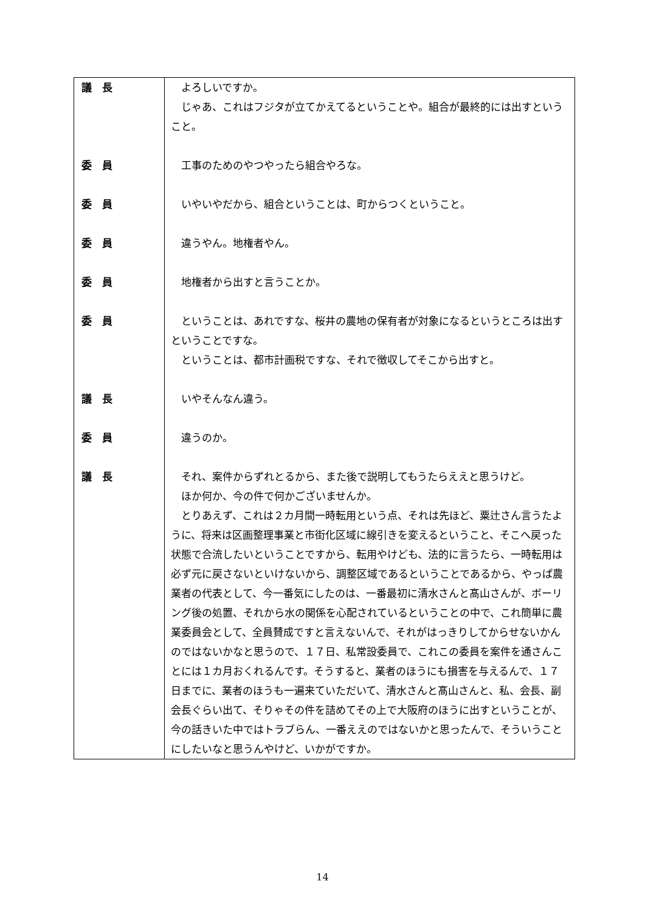| 議 長 | よろしいですか。 じゃあ、これはフジタが立てかえてるということや。組合が最終的には出すということ。 |
| 委 員 | 工事のためのやつやったら組合やろな。 |
| 委 員 | いやいやだから、組合ということは、町からつくということ。 |
| 委 員 | 違うやん。地権者やん。 |
| 委 員 | 地権者から出すと言うことか。 |
| 委 員 | ということは、あれですな、桜井の農地の保有者が対象になるというところは出すということですな。 ということは、都市計画税ですな、それで徴収してそこから出すと。 |
| 議 長 | いやそんなん違う。 |
| 委 員 | 違うのか。 |
| 議 長 | それ、案件からずれとるから、また後で説明してもうたらええと思うけど。 ほか何か、今の件で何かございませんか。 とりあえず、これは２カ月間一時転用という点、それは先ほど、粟辻さん言うたように、将来は区画整理事業と市街化区域に線引きを変えるということ、そこへ戻った状態で合流したいということですから、転用やけども、法的に言うたら、一時転用は必ず元に戻さないといけないから、調整区域であるということであるから、やっぱ農業者の代表として、今一番気にしたのは、一番最初に清水さんと髙山さんが、ボーリング後の処置、それから水の関係を心配されているということの中で、これ簡単に農業委員会として、全員賛成ですと言えないんで、それがはっきりしてからせないかんのではないかなと思うので、１７日、私常設委員で、これこの委員を案件を通さんことには１カ月おくれるんです。そうすると、業者のほうにも損害を与えるんで、１７日までに、業者のほうも一遍来ていただいて、清水さんと髙山さんと、私、会長、副会長ぐらい出て、そりゃその件を詰めてその上で大阪府のほうに出すということが、今の話きいた中ではトラブらん、一番ええのではないかと思ったんで、そういうことにしたいなと思うんやけど、いかがですか。 |
14